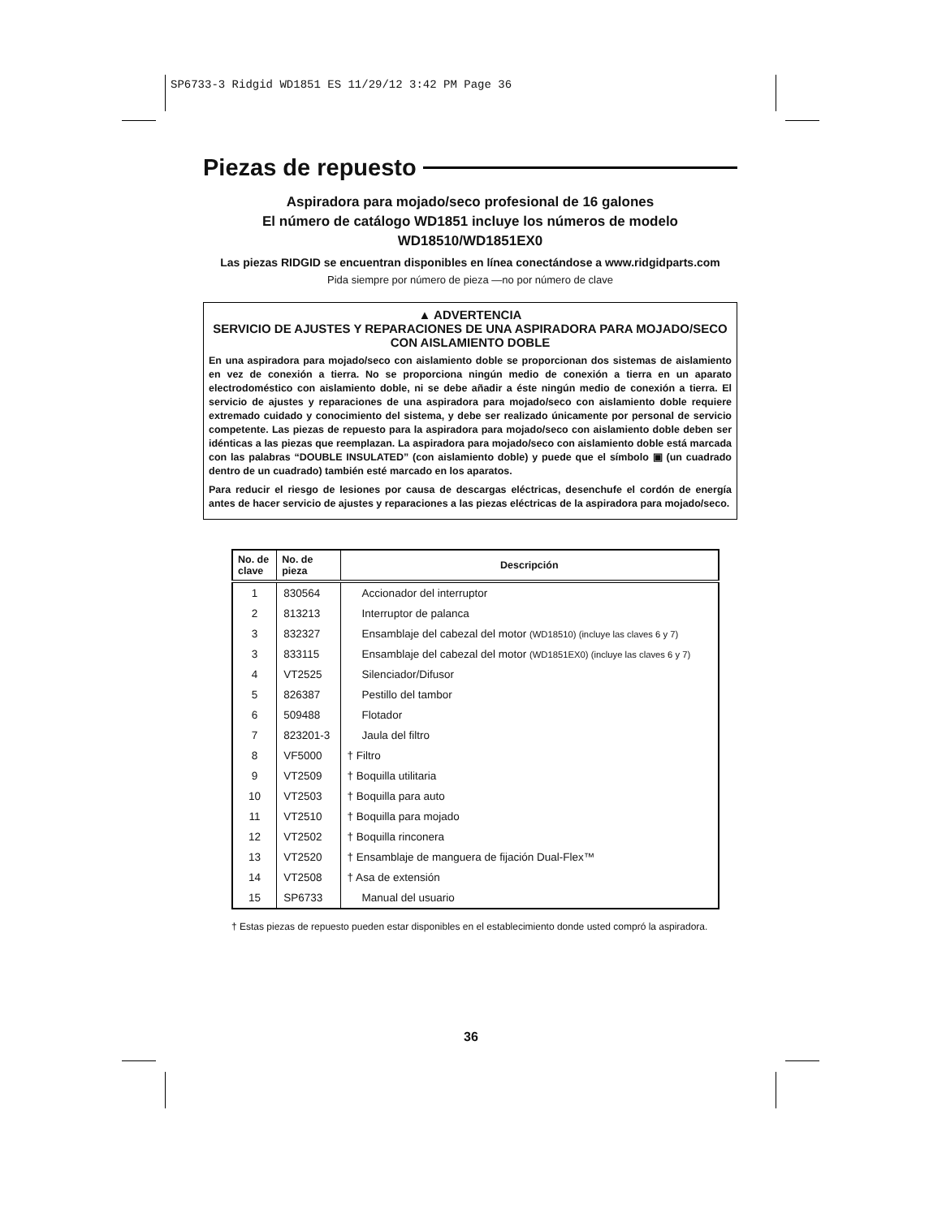SP6733-3 Ridgid WD1851 ES 11/29/12 3:42 PM Page 36
Piezas de repuesto
Aspiradora para mojado/seco profesional de 16 galones
El número de catálogo WD1851 incluye los números de modelo
WD18510/WD1851EX0
Las piezas RIDGID se encuentran disponibles en línea conectándose a www.ridgidparts.com
Pida siempre por número de pieza —no por número de clave
▲ ADVERTENCIA
SERVICIO DE AJUSTES Y REPARACIONES DE UNA ASPIRADORA PARA MOJADO/SECO CON AISLAMIENTO DOBLE
En una aspiradora para mojado/seco con aislamiento doble se proporcionan dos sistemas de aislamiento en vez de conexión a tierra. No se proporciona ningún medio de conexión a tierra en un aparato electrodoméstico con aislamiento doble, ni se debe añadir a éste ningún medio de conexión a tierra. El servicio de ajustes y reparaciones de una aspiradora para mojado/seco con aislamiento doble requiere extremado cuidado y conocimiento del sistema, y debe ser realizado únicamente por personal de servicio competente. Las piezas de repuesto para la aspiradora para mojado/seco con aislamiento doble deben ser idénticas a las piezas que reemplazan. La aspiradora para mojado/seco con aislamiento doble está marcada con las palabras “DOUBLE INSULATED” (con aislamiento doble) y puede que el símbolo ▣ (un cuadrado dentro de un cuadrado) también esté marcado en los aparatos.
Para reducir el riesgo de lesiones por causa de descargas eléctricas, desenchufe el cordón de energía antes de hacer servicio de ajustes y reparaciones a las piezas eléctricas de la aspiradora para mojado/seco.
| No. de clave | No. de pieza | Descripción |
| --- | --- | --- |
| 1 | 830564 | Accionador del interruptor |
| 2 | 813213 | Interruptor de palanca |
| 3 | 832327 | Ensamblaje del cabezal del motor (WD18510) (incluye las claves 6 y 7) |
| 3 | 833115 | Ensamblaje del cabezal del motor (WD1851EX0) (incluye las claves 6 y 7) |
| 4 | VT2525 | Silenciador/Difusor |
| 5 | 826387 | Pestillo del tambor |
| 6 | 509488 | Flotador |
| 7 | 823201-3 | Jaula del filtro |
| 8 | VF5000 | † Filtro |
| 9 | VT2509 | † Boquilla utilitaria |
| 10 | VT2503 | † Boquilla para auto |
| 11 | VT2510 | † Boquilla para mojado |
| 12 | VT2502 | † Boquilla rinconera |
| 13 | VT2520 | † Ensamblaje de manguera de fijación Dual-Flex™ |
| 14 | VT2508 | † Asa de extensión |
| 15 | SP6733 | Manual del usuario |
† Estas piezas de repuesto pueden estar disponibles en el establecimiento donde usted compró la aspiradora.
36